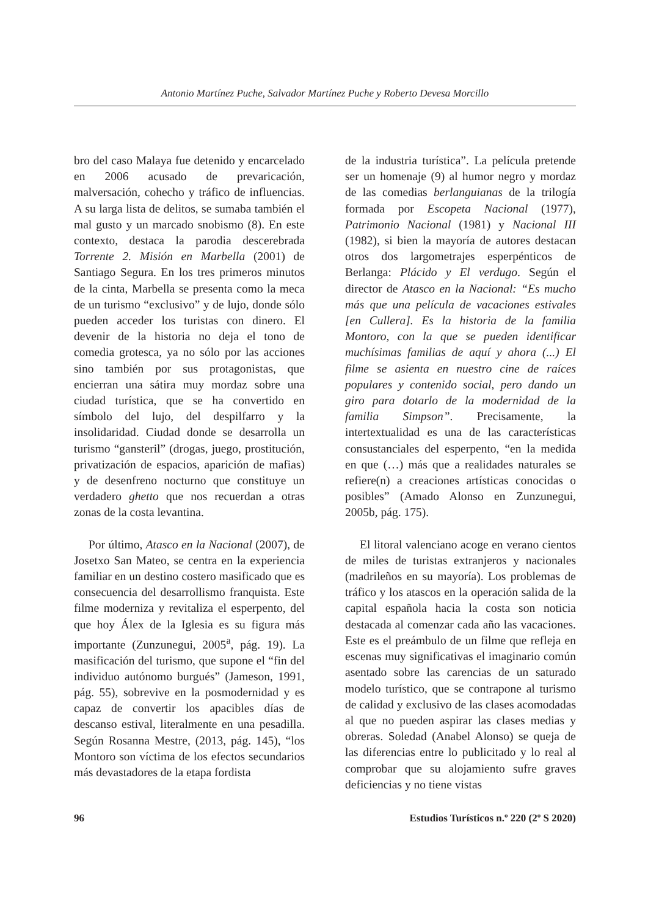Antonio Martínez Puche, Salvador Martínez Puche y Roberto Devesa Morcillo
bro del caso Malaya fue detenido y encarcelado en 2006 acusado de prevaricación, malversación, cohecho y tráfico de influencias. A su larga lista de delitos, se sumaba también el mal gusto y un marcado snobismo (8). En este contexto, destaca la parodia descerebrada Torrente 2. Misión en Marbella (2001) de Santiago Segura. En los tres primeros minutos de la cinta, Marbella se presenta como la meca de un turismo “exclusivo” y de lujo, donde sólo pueden acceder los turistas con dinero. El devenir de la historia no deja el tono de comedia grotesca, ya no sólo por las acciones sino también por sus protagonistas, que encierran una sátira muy mordaz sobre una ciudad turística, que se ha convertido en símbolo del lujo, del despilfarro y la insolidaridad. Ciudad donde se desarrolla un turismo “gansteril” (drogas, juego, prostitución, privatización de espacios, aparición de mafias) y de desenfreno nocturno que constituye un verdadero ghetto que nos recuerdan a otras zonas de la costa levantina.
Por último, Atasco en la Nacional (2007), de Josetxo San Mateo, se centra en la experiencia familiar en un destino costero masificado que es consecuencia del desarrollismo franquista. Este filme moderniza y revitaliza el esperpento, del que hoy Álex de la Iglesia es su figura más importante (Zunzunegui, 2005<sup>a</sup>, pág. 19). La masificación del turismo, que supone el “fin del individuo autónomo burgués” (Jameson, 1991, pág. 55), sobrevive en la posmodernidad y es capaz de convertir los apacibles días de descanso estival, literalmente en una pesadilla. Según Rosanna Mestre, (2013, pág. 145), “los Montoro son víctima de los efectos secundarios más devastadores de la etapa fordista
de la industria turística”. La película pretende ser un homenaje (9) al humor negro y mordaz de las comedias berlanguianas de la trilogía formada por Escopeta Nacional (1977), Patrimonio Nacional (1981) y Nacional III (1982), si bien la mayoría de autores destacan otros dos largometrajes esperpénticos de Berlanga: Plácido y El verdugo. Según el director de Atasco en la Nacional: “Es mucho más que una película de vacaciones estivales [en Cullera]. Es la historia de la familia Montoro, con la que se pueden identificar muchísimas familias de aquí y ahora (...) El filme se asienta en nuestro cine de raíces populares y contenido social, pero dando un giro para dotarlo de la modernidad de la familia Simpson”. Precisamente, la intertextualidad es una de las características consustanciales del esperpento, “en la medida en que (…) más que a realidades naturales se refiere(n) a creaciones artísticas conocidas o posibles” (Amado Alonso en Zunzunegui, 2005b, pág. 175).
El litoral valenciano acoge en verano cientos de miles de turistas extranjeros y nacionales (madrileños en su mayoría). Los problemas de tráfico y los atascos en la operación salida de la capital española hacia la costa son noticia destacada al comenzar cada año las vacaciones. Este es el preámbulo de un filme que refleja en escenas muy significativas el imaginario común asentado sobre las carencias de un saturado modelo turístico, que se contrapone al turismo de calidad y exclusivo de las clases acomodadas al que no pueden aspirar las clases medias y obreras. Soledad (Anabel Alonso) se queja de las diferencias entre lo publicitado y lo real al comprobar que su alojamiento sufre graves deficiencias y no tiene vistas
96 Estudios Turísticos n.º 220 (2º S 2020)